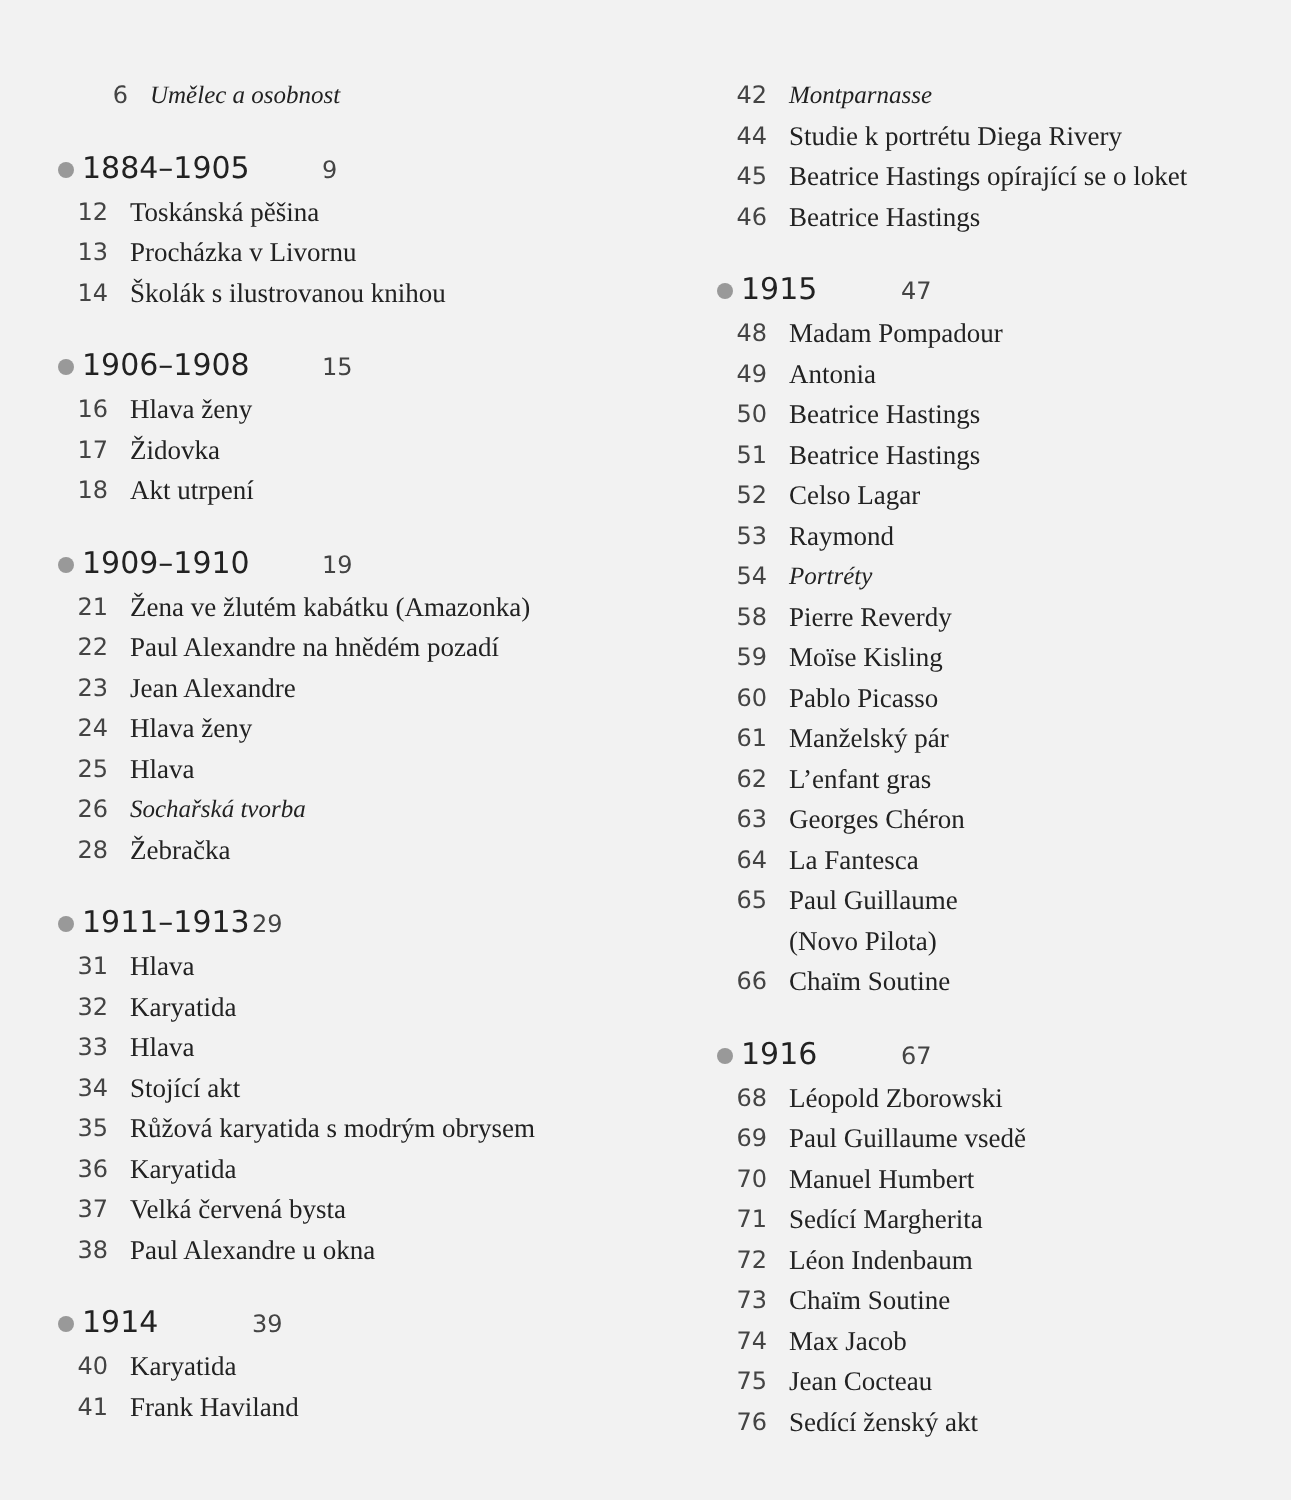6 Umělec a osobnost
1884–1905 9
12 Toskánská pěšina
13 Procházka v Livornu
14 Školák s ilustrovanou knihou
1906–1908 15
16 Hlava ženy
17 Židovka
18 Akt utrpení
1909–1910 19
21 Žena ve žlutém kabátku (Amazonka)
22 Paul Alexandre na hnědém pozadí
23 Jean Alexandre
24 Hlava ženy
25 Hlava
26 Sochařská tvorba
28 Žebračka
1911–1913 29
31 Hlava
32 Karyatida
33 Hlava
34 Stojící akt
35 Růžová karyatida s modrým obrysem
36 Karyatida
37 Velká červená bysta
38 Paul Alexandre u okna
1914 39
40 Karyatida
41 Frank Haviland
42 Montparnasse
44 Studie k portrétu Diega Rivery
45 Beatrice Hastings opírající se o loket
46 Beatrice Hastings
1915 47
48 Madam Pompadour
49 Antonia
50 Beatrice Hastings
51 Beatrice Hastings
52 Celso Lagar
53 Raymond
54 Portréty
58 Pierre Reverdy
59 Moïse Kisling
60 Pablo Picasso
61 Manželský pár
62 L’enfant gras
63 Georges Chéron
64 La Fantesca
65 Paul Guillaume
(Novo Pilota)
66 Chaïm Soutine
1916 67
68 Léopold Zborowski
69 Paul Guillaume vsedě
70 Manuel Humbert
71 Sedící Margherita
72 Léon Indenbaum
73 Chaïm Soutine
74 Max Jacob
75 Jean Cocteau
76 Sedící ženský akt